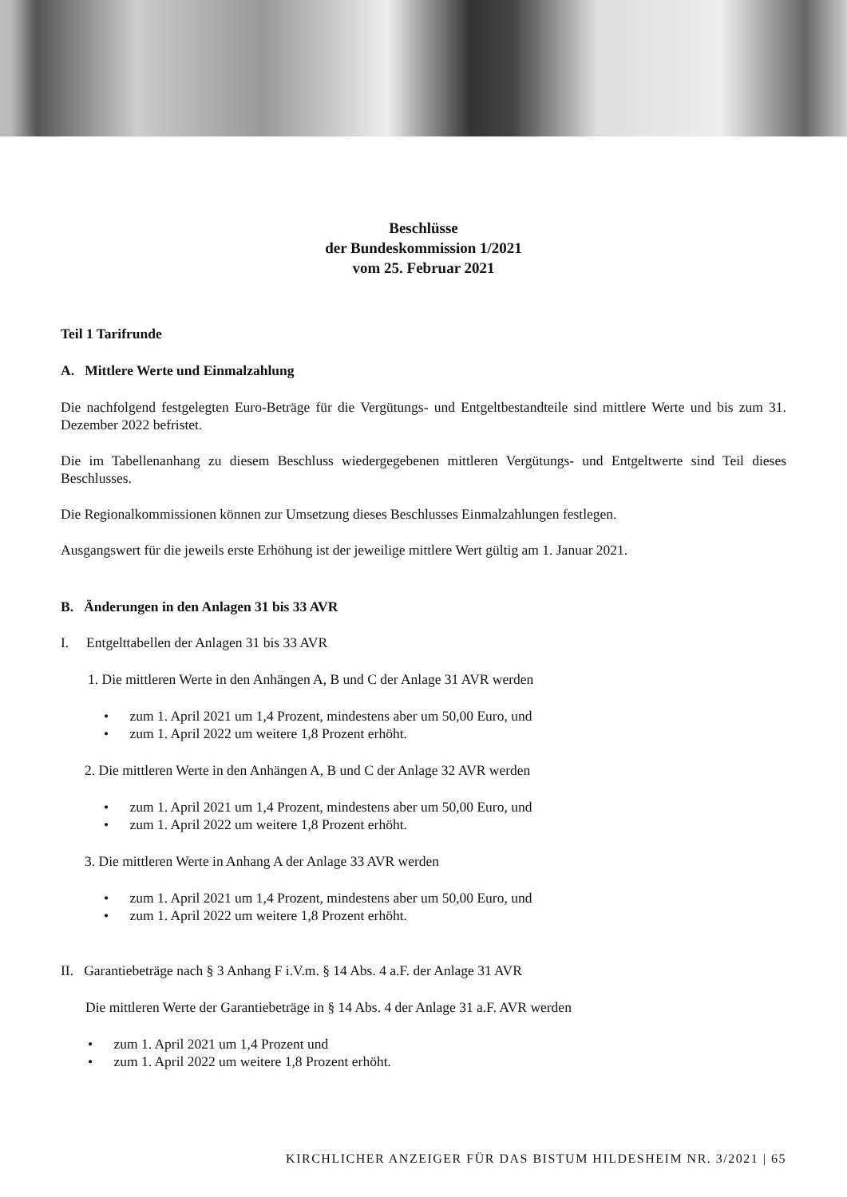Beschlüsse
der Bundeskommission 1/2021
vom 25. Februar 2021
Teil 1 Tarifrunde
A. Mittlere Werte und Einmalzahlung
Die nachfolgend festgelegten Euro-Beträge für die Vergütungs- und Entgeltbestandteile sind mittlere Werte und bis zum 31. Dezember 2022 befristet.
Die im Tabellenanhang zu diesem Beschluss wiedergegebenen mittleren Vergütungs- und Entgeltwerte sind Teil dieses Beschlusses.
Die Regionalkommissionen können zur Umsetzung dieses Beschlusses Einmalzahlungen festlegen.
Ausgangswert für die jeweils erste Erhöhung ist der jeweilige mittlere Wert gültig am 1. Januar 2021.
B. Änderungen in den Anlagen 31 bis 33 AVR
I. Entgelttabellen der Anlagen 31 bis 33 AVR
1. Die mittleren Werte in den Anhängen A, B und C der Anlage 31 AVR werden
• zum 1. April 2021 um 1,4 Prozent, mindestens aber um 50,00 Euro, und
• zum 1. April 2022 um weitere 1,8 Prozent erhöht.
2. Die mittleren Werte in den Anhängen A, B und C der Anlage 32 AVR werden
• zum 1. April 2021 um 1,4 Prozent, mindestens aber um 50,00 Euro, und
• zum 1. April 2022 um weitere 1,8 Prozent erhöht.
3. Die mittleren Werte in Anhang A der Anlage 33 AVR werden
• zum 1. April 2021 um 1,4 Prozent, mindestens aber um 50,00 Euro, und
• zum 1. April 2022 um weitere 1,8 Prozent erhöht.
II. Garantiebeträge nach § 3 Anhang F i.V.m. § 14 Abs. 4 a.F. der Anlage 31 AVR
Die mittleren Werte der Garantiebeträge in § 14 Abs. 4 der Anlage 31 a.F. AVR werden
• zum 1. April 2021 um 1,4 Prozent und
• zum 1. April 2022 um weitere 1,8 Prozent erhöht.
KIRCHLICHER ANZEIGER FÜR DAS BISTUM HILDESHEIM NR. 3/2021 | 65